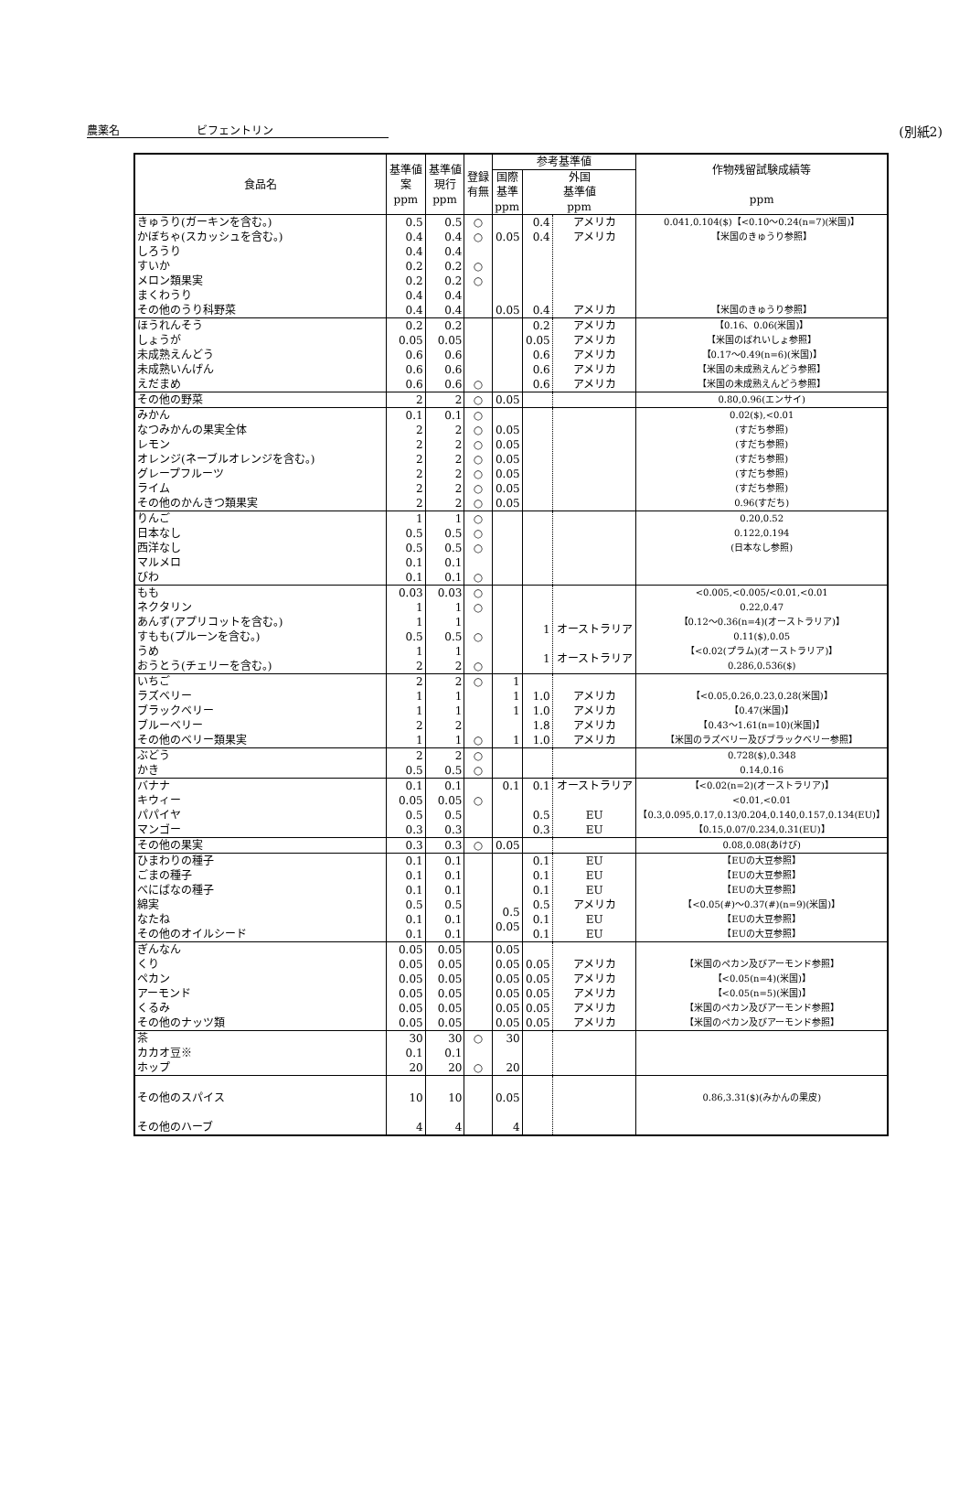農薬名　　　　　　　ビフェントリン (別紙2)
| 食品名 | 基準値 案 ppm | 基準値 現行 ppm | 登録 有無 | 参考基準値 | | | 作物残留試験成績等 ppm |
| --- | --- | --- | --- | --- | --- | --- | --- |
| | | | | 国際 基準 ppm | 外国 基準値 ppm | | |
| きゅうり(ガーキンを含む。) かぼちゃ(スカッシュを含む。) しろうり すいか メロン類果実 まくわうり その他のうり科野菜 | 0.5 0.4 0.4 0.2 0.2 0.4 0.4 | 0.5 0.4 0.4 0.2 0.2 0.4 0.4 | ○ ○ ○ ○ | 0.05 0.05 | 0.4 0.4 0.4 | アメリカ アメリカ アメリカ | 0.041,0.104($)【<0.10～0.24(n=7)(米国)】 【米国のきゅうり参照】 【米国のきゅうり参照】 |
| ほうれんそう しょうが 未成熟えんどう 未成熟いんげん えだまめ | 0.2 0.05 0.6 0.6 0.6 | 0.2 0.05 0.6 0.6 0.6 | ○ | | 0.2 0.05 0.6 0.6 0.6 | アメリカ アメリカ アメリカ アメリカ アメリカ | 【0.16、0.06(米国)】 【米国のばれいしょ参照】 【0.17～0.49(n=6)(米国)】 【米国の未成熟えんどう参照】 【米国の未成熟えんどう参照】 |
| その他の野菜 | 2 | 2 | ○ | 0.05 | | | 0.80,0.96(エンサイ) |
| みかん なつみかんの果実全体 レモン オレンジ(ネーブルオレンジを含む。) グレープフルーツ ライム その他のかんきつ類果実 | 0.1 2 2 2 2 2 2 | 0.1 2 2 2 2 2 2 | ○ ○ ○ ○ ○ ○ ○ | 0.05 0.05 0.05 0.05 0.05 0.05 | | | 0.02($),<0.01 (すだち参照) (すだち参照) (すだち参照) (すだち参照) (すだち参照) 0.96(すだち) |
| りんご 日本なし 西洋なし マルメロ びわ | 1 0.5 0.5 0.1 0.1 | 1 0.5 0.5 0.1 0.1 | ○ ○ ○ ○ | | | | 0.20,0.52 0.122,0.194 (日本なし参照) |
| もも ネクタリン あんず(アプリコットを含む。) すもも(プルーンを含む。) うめ おうとう(チェリーを含む。) | 0.03 1 1 0.5 1 2 | 0.03 1 1 0.5 1 2 | ○ ○ ○ ○ | | 1 1 | オーストラリア オーストラリア | <0.005,<0.005/<0.01,<0.01 0.22,0.47 【0.12～0.36(n=4)(オーストラリア)】 0.11($),0.05 【<0.02(プラム)(オーストラリア)】 0.286,0.536($) |
| いちご ラズベリー ブラックベリー ブルーベリー その他のベリー類果実 | 2 1 1 2 1 | 2 1 1 2 1 | ○ ○ | 1 1 1 1 | 1.0 1.0 1.8 1.0 | アメリカ アメリカ アメリカ アメリカ | 【<0.05,0.26,0.23,0.28(米国)】 【0.47(米国)】 【0.43～1.61(n=10)(米国)】 【米国のラズベリー及びブラックベリー参照】 |
| ぶどう かき | 2 0.5 | 2 0.5 | ○ ○ | | | | 0.728($),0.348 0.14,0.16 |
| バナナ キウィー パパイヤ マンゴー | 0.1 0.05 0.5 0.3 | 0.1 0.05 0.5 0.3 | ○ | 0.1 | 0.1 0.5 0.3 | オーストラリア EU EU | 【<0.02(n=2)(オーストラリア)】 <0.01,<0.01 【0.3,0.095,0.17,0.13/0.204,0.140,0.157,0.134(EU)】 【0.15,0.07/0.234,0.31(EU)】 |
| その他の果実 | 0.3 | 0.3 | ○ | 0.05 | | | 0.08,0.08(あけび) |
| ひまわりの種子 ごまの種子 べにばなの種子 綿実 なたね その他のオイルシード | 0.1 0.1 0.1 0.5 0.1 0.1 | 0.1 0.1 0.1 0.5 0.1 0.1 | | 0.5 0.05 | 0.1 0.1 0.1 0.5 0.1 0.1 | EU EU EU アメリカ EU EU | 【EUの大豆参照】 【EUの大豆参照】 【EUの大豆参照】 【<0.05(#)～0.37(#)(n=9)(米国)】 【EUの大豆参照】 【EUの大豆参照】 |
| ぎんなん くり ペカン アーモンド くるみ その他のナッツ類 | 0.05 0.05 0.05 0.05 0.05 0.05 | 0.05 0.05 0.05 0.05 0.05 0.05 | | 0.05 0.05 0.05 0.05 0.05 0.05 | 0.05 0.05 0.05 0.05 0.05 | アメリカ アメリカ アメリカ アメリカ アメリカ | 【米国のペカン及びアーモンド参照】 【<0.05(n=4)(米国)】 【<0.05(n=5)(米国)】 【米国のペカン及びアーモンド参照】 【米国のペカン及びアーモンド参照】 |
| 茶 カカオ豆※ ホップ | 30 0.1 20 | 30 0.1 20 | ○ ○ | 30 20 | | | |
| その他のスパイス その他のハーブ | 10 4 | 10 4 | | 0.05 4 | | | 0.86,3.31($)(みかんの果皮) |